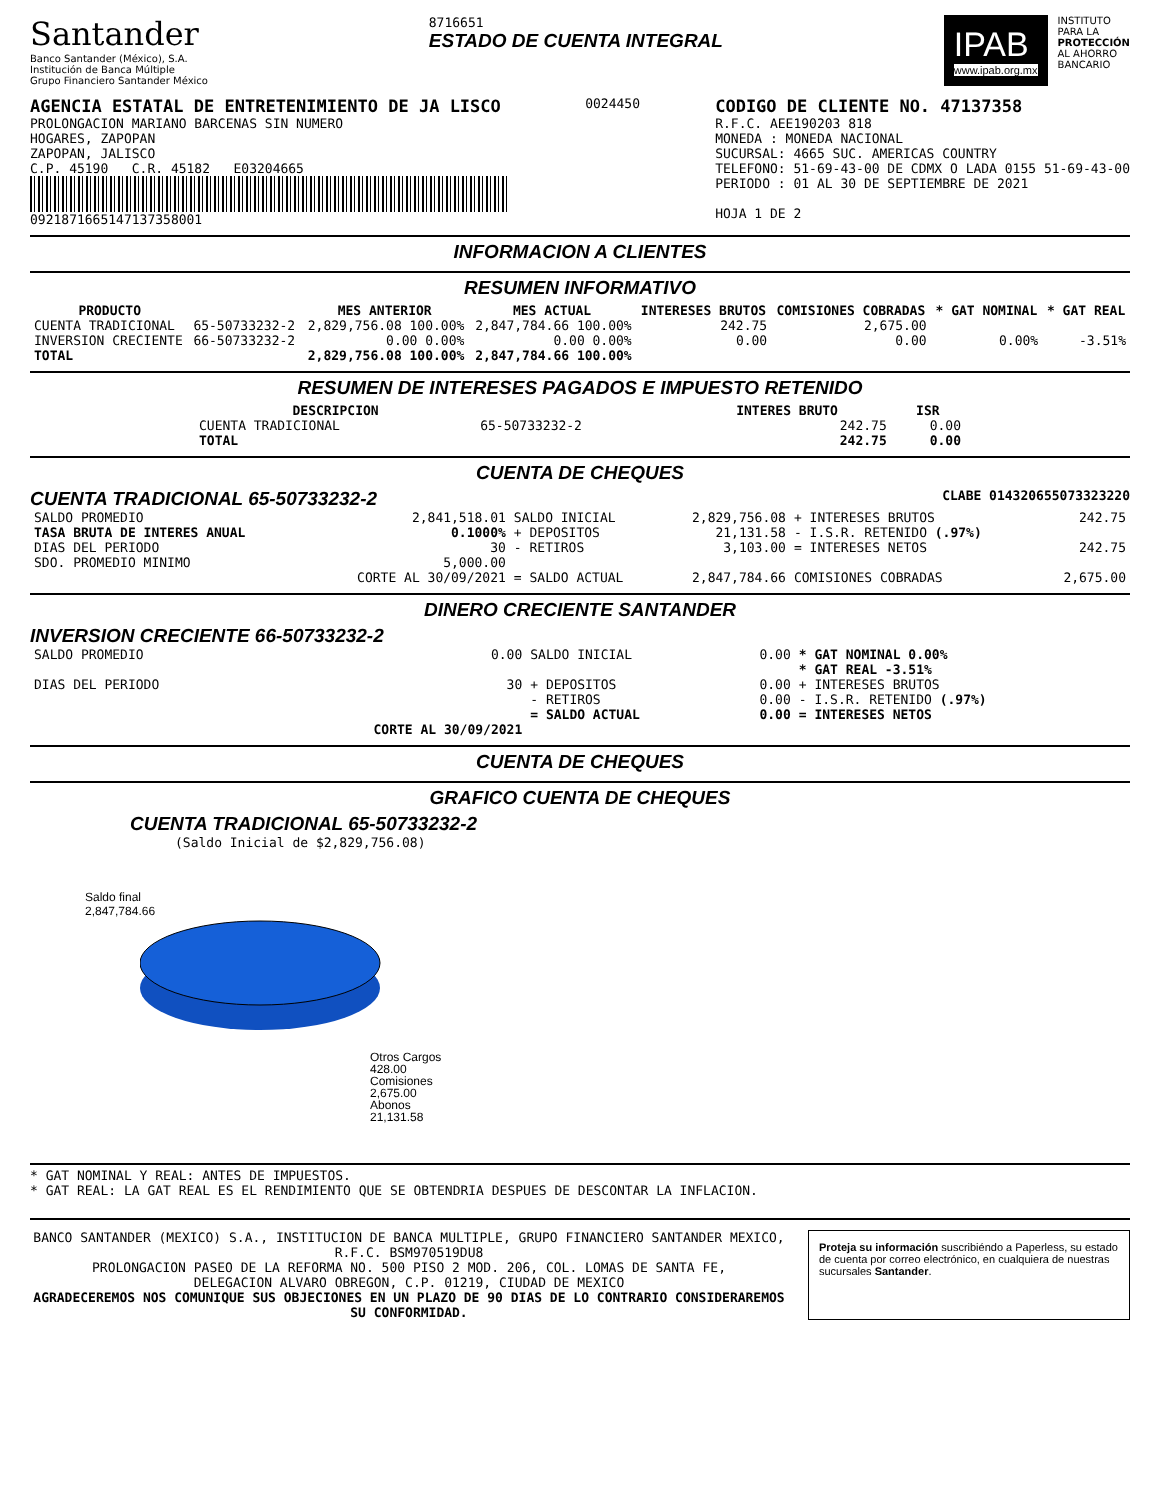Santander
Banco Santander (México), S.A.
Institución de Banca Múltiple
Grupo Financiero Santander México
8716651
ESTADO DE CUENTA INTEGRAL
IPAB
www.ipab.org.mx
INSTITUTO
PARA LA
PROTECCIÓN
AL AHORRO
BANCARIO
AGENCIA ESTATAL DE ENTRETENIMIENTO DE JA LISCO
PROLONGACION MARIANO BARCENAS SIN NUMERO
HOGARES, ZAPOPAN
ZAPOPAN, JALISCO
C.P. 45190 C.R. 45182 E03204665
0921871665147137358001
0024450
CODIGO DE CLIENTE NO. 47137358
R.F.C. AEE190203 818
MONEDA : MONEDA NACIONAL
SUCURSAL: 4665 SUC. AMERICAS COUNTRY
TELEFONO: 51-69-43-00 DE CDMX O LADA 0155 51-69-43-00
PERIODO : 01 AL 30 DE SEPTIEMBRE DE 2021
HOJA 1 DE 2
INFORMACION A CLIENTES
RESUMEN INFORMATIVO
| PRODUCTO | | MES ANTERIOR | MES ACTUAL | INTERESES BRUTOS | COMISIONES COBRADAS | * GAT NOMINAL | * GAT REAL |
| --- | --- | --- | --- | --- | --- | --- | --- |
| CUENTA TRADICIONAL | 65-50733232-2 | 2,829,756.08 100.00% | 2,847,784.66 100.00% | 242.75 | 2,675.00 | | |
| INVERSION CRECIENTE | 66-50733232-2 | 0.00 0.00% | 0.00 0.00% | 0.00 | 0.00 | 0.00% | -3.51% |
| TOTAL | | 2,829,756.08 100.00% | 2,847,784.66 100.00% | | | | |
RESUMEN DE INTERESES PAGADOS E IMPUESTO RETENIDO
| DESCRIPCION | | INTERES BRUTO | ISR |
| --- | --- | --- | --- |
| CUENTA TRADICIONAL | 65-50733232-2 | 242.75 | 0.00 |
| TOTAL | | 242.75 | 0.00 |
CUENTA DE CHEQUES
CUENTA TRADICIONAL 65-50733232-2 CLABE 014320655073323220
| SALDO PROMEDIO | 2,841,518.01 | SALDO INICIAL | 2,829,756.08 | + INTERESES BRUTOS | 242.75 |
| TASA BRUTA DE INTERES ANUAL | 0.1000% | + DEPOSITOS | 21,131.58 | - I.S.R. RETENIDO (.97%) | |
| DIAS DEL PERIODO | 30 | - RETIROS | 3,103.00 | = INTERESES NETOS | 242.75 |
| SDO. PROMEDIO MINIMO | 5,000.00 | | | | |
| | CORTE AL 30/09/2021 | = SALDO ACTUAL | 2,847,784.66 | COMISIONES COBRADAS | 2,675.00 |
DINERO CRECIENTE SANTANDER
INVERSION CRECIENTE 66-50733232-2
| SALDO PROMEDIO | 0.00 | SALDO INICIAL | 0.00 | * GAT NOMINAL 0.00% * GAT REAL -3.51% |
| DIAS DEL PERIODO | 30 | + DEPOSITOS - RETIROS = SALDO ACTUAL | 0.00 0.00 0.00 | + INTERESES BRUTOS - I.S.R. RETENIDO (.97%) = INTERESES NETOS |
| | CORTE AL 30/09/2021 | | | |
CUENTA DE CHEQUES
GRAFICO CUENTA DE CHEQUES
CUENTA TRADICIONAL 65-50733232-2
(Saldo Inicial de $2,829,756.08)
Saldo final
2,847,784.66
Otros Cargos
428.00
Comisiones
2,675.00
Abonos
21,131.58
* GAT NOMINAL Y REAL: ANTES DE IMPUESTOS.
* GAT REAL: LA GAT REAL ES EL RENDIMIENTO QUE SE OBTENDRIA DESPUES DE DESCONTAR LA INFLACION.
BANCO SANTANDER (MEXICO) S.A., INSTITUCION DE BANCA MULTIPLE, GRUPO FINANCIERO SANTANDER MEXICO,
R.F.C. BSM970519DU8
PROLONGACION PASEO DE LA REFORMA NO. 500 PISO 2 MOD. 206, COL. LOMAS DE SANTA FE,
DELEGACION ALVARO OBREGON, C.P. 01219, CIUDAD DE MEXICO
AGRADECEREMOS NOS COMUNIQUE SUS OBJECIONES EN UN PLAZO DE 90 DIAS DE LO CONTRARIO CONSIDERAREMOS SU CONFORMIDAD.
Proteja su información suscribiéndo a Paperless, su estado de cuenta por correo electrónico, en cualquiera de nuestras sucursales Santander.